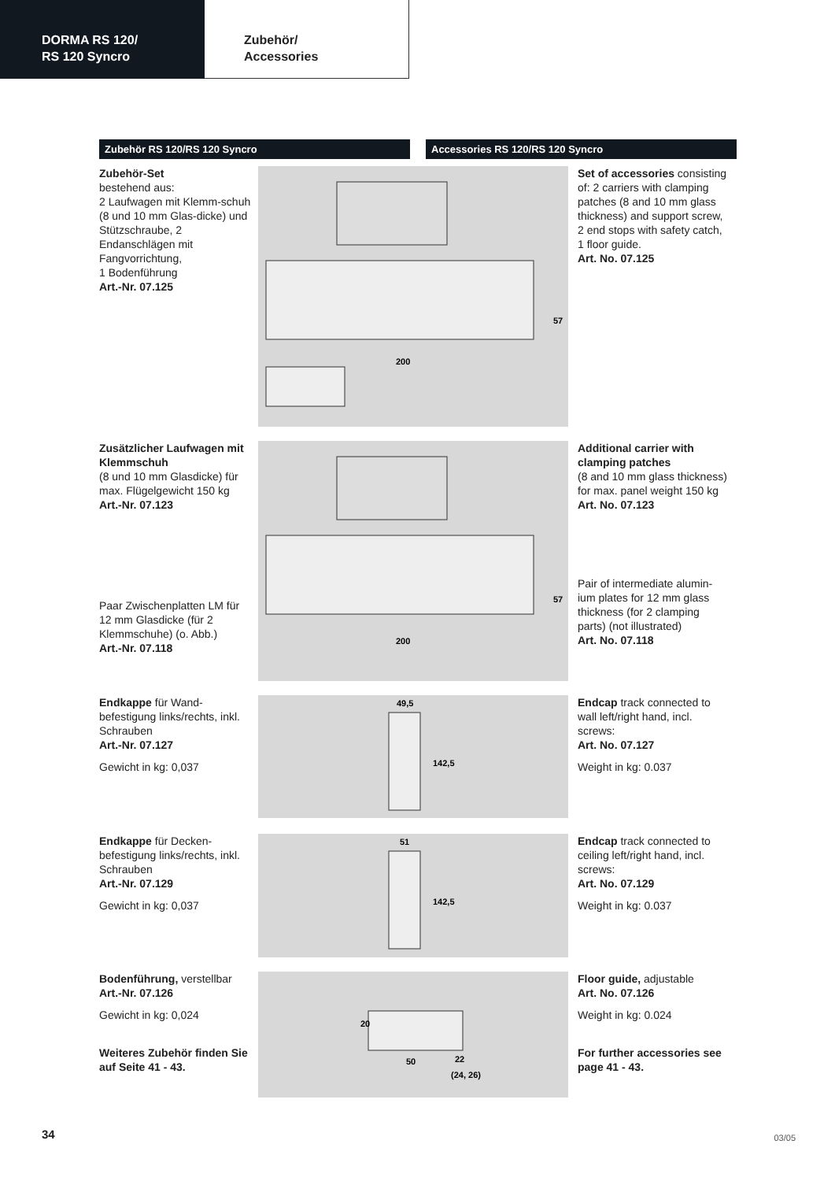DORMA RS 120/
RS 120 Syncro
Zubehör/
Accessories
Zubehör RS 120/RS 120 Syncro Accessories RS 120/RS 120 Syncro
Zubehör-Set
bestehend aus:
2 Laufwagen mit Klemm-schuh (8 und 10 mm Glas-dicke) und Stützschraube, 2 Endanschlägen mit Fangvorrichtung,
1 Bodenführung
Art.-Nr. 07.125
200
57
Set of accessories consisting of: 2 carriers with clamping patches (8 and 10 mm glass thickness) and support screw, 2 end stops with safety catch, 1 floor guide.
Art. No. 07.125
Zusätzlicher Laufwagen mit Klemmschuh
(8 und 10 mm Glasdicke) für max. Flügelgewicht 150 kg
Art.-Nr. 07.123
Paar Zwischenplatten LM für 12 mm Glasdicke (für 2 Klemmschuhe) (o. Abb.)
Art.-Nr. 07.118
200
57
Additional carrier with clamping patches
(8 and 10 mm glass thickness) for max. panel weight 150 kg
Art. No. 07.123
Pair of intermediate alumin-ium plates for 12 mm glass thickness (for 2 clamping parts) (not illustrated)
Art. No. 07.118
Endkappe für Wand-befestigung links/rechts, inkl. Schrauben
Art.-Nr. 07.127
Gewicht in kg: 0,037
49,5
142,5
Endcap track connected to wall left/right hand, incl. screws:
Art. No. 07.127
Weight in kg: 0.037
Endkappe für Decken-befestigung links/rechts, inkl. Schrauben
Art.-Nr. 07.129
Gewicht in kg: 0,037
51
142,5
Endcap track connected to ceiling left/right hand, incl. screws:
Art. No. 07.129
Weight in kg: 0.037
Bodenführung, verstellbar
Art.-Nr. 07.126
Gewicht in kg: 0,024
Weiteres Zubehör finden Sie auf Seite 41 - 43.
20
50
22
(24, 26)
Floor guide, adjustable
Art. No. 07.126
Weight in kg: 0.024
For further accessories see page 41 - 43.
34 03/05